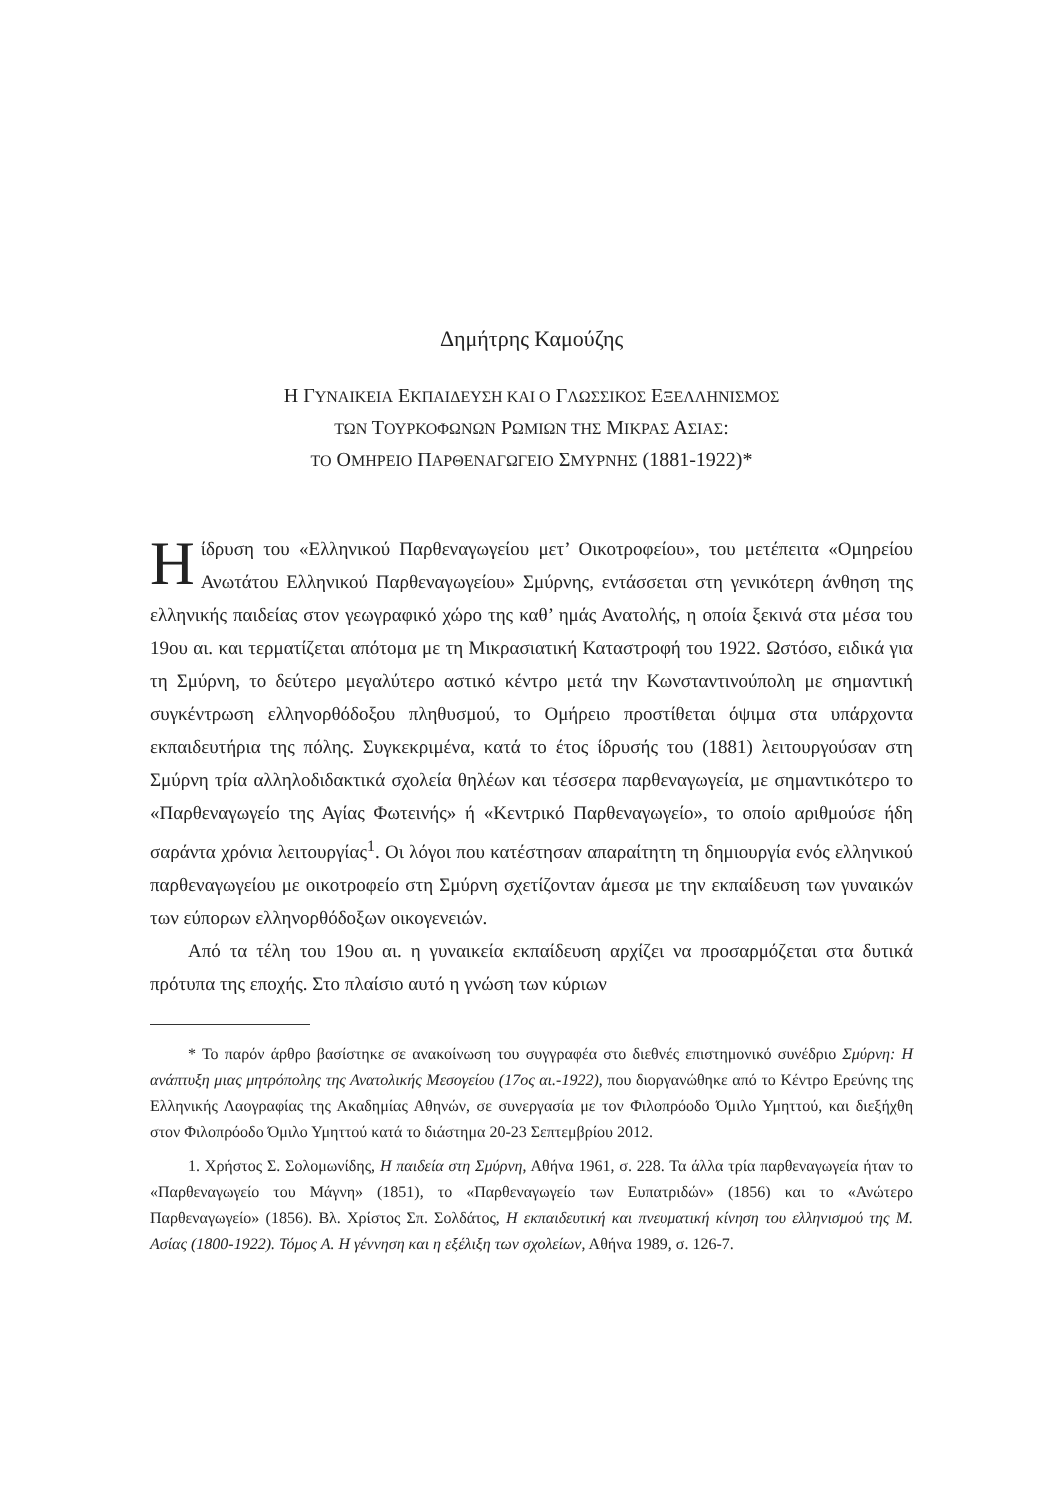Δημήτρης Καμούζης
Η ΓΥΝΑΙΚΕΙΑ ΕΚΠΑΙΔΕΥΣΗ ΚΑΙ Ο ΓΛΩΣΣΙΚΟΣ ΕΞΕΛΛΗΝΙΣΜΟΣ
ΤΩΝ ΤΟΥΡΚΟΦΩΝΩΝ ΡΩΜΙΩΝ ΤΗΣ ΜΙΚΡΑΣ ΑΣΙΑΣ:
ΤΟ ΟΜΗΡΕΙΟ ΠΑΡΘΕΝΑΓΩΓΕΙΟ ΣΜΥΡΝΗΣ (1881-1922)*
Ηίδρυση του «Ελληνικού Παρθεναγωγείου μετ’ Οικοτροφείου», του μετέπειτα «Ομηρείου Ανωτάτου Ελληνικού Παρθεναγωγείου» Σμύρνης, εντάσσεται στη γενικότερη άνθηση της ελληνικής παιδείας στον γεωγραφικό χώρο της καθ’ ημάς Ανατολής, η οποία ξεκινά στα μέσα του 19ου αι. και τερματίζεται απότομα με τη Μικρασιατική Καταστροφή του 1922. Ωστόσο, ειδικά για τη Σμύρνη, το δεύτερο μεγαλύτερο αστικό κέντρο μετά την Κωνσταντινούπολη με σημαντική συγκέντρωση ελληνορθόδοξου πληθυσμού, το Ομήρειο προστίθεται όψιμα στα υπάρχοντα εκπαιδευτήρια της πόλης. Συγκεκριμένα, κατά το έτος ίδρυσής του (1881) λειτουργούσαν στη Σμύρνη τρία αλληλοδιδακτικά σχολεία θηλέων και τέσσερα παρθεναγωγεία, με σημαντικότερο το «Παρθεναγωγείο της Αγίας Φωτεινής» ή «Κεντρικό Παρθεναγωγείο», το οποίο αριθμούσε ήδη σαράντα χρόνια λειτουργίας<sup>1</sup>. Οι λόγοι που κατέστησαν απαραίτητη τη δημιουργία ενός ελληνικού παρθεναγωγείου με οικοτροφείο στη Σμύρνη σχετίζονταν άμεσα με την εκπαίδευση των γυναικών των εύπορων ελληνορθόδοξων οικογενειών.
Από τα τέλη του 19ου αι. η γυναικεία εκπαίδευση αρχίζει να προσαρμόζεται στα δυτικά πρότυπα της εποχής. Στο πλαίσιο αυτό η γνώση των κύριων
* Το παρόν άρθρο βασίστηκε σε ανακοίνωση του συγγραφέα στο διεθνές επιστημονικό συνέδριο Σμύρνη: Η ανάπτυξη μιας μητρόπολης της Ανατολικής Μεσογείου (17ος αι.-1922), που διοργανώθηκε από το Κέντρο Ερεύνης της Ελληνικής Λαογραφίας της Ακαδημίας Αθηνών, σε συνεργασία με τον Φιλοπρόοδο Όμιλο Υμηττού, και διεξήχθη στον Φιλοπρόοδο Όμιλο Υμηττού κατά το διάστημα 20-23 Σεπτεμβρίου 2012.
1. Χρήστος Σ. Σολομωνίδης, Η παιδεία στη Σμύρνη, Αθήνα 1961, σ. 228. Τα άλλα τρία παρθεναγωγεία ήταν το «Παρθεναγωγείο του Μάγνη» (1851), το «Παρθεναγωγείο των Ευπατριδών» (1856) και το «Ανώτερο Παρθεναγωγείο» (1856). Βλ. Χρίστος Σπ. Σολδάτος, Η εκπαιδευτική και πνευματική κίνηση του ελληνισμού της Μ. Ασίας (1800-1922). Τόμος Α. Η γέννηση και η εξέλιξη των σχολείων, Αθήνα 1989, σ. 126-7.